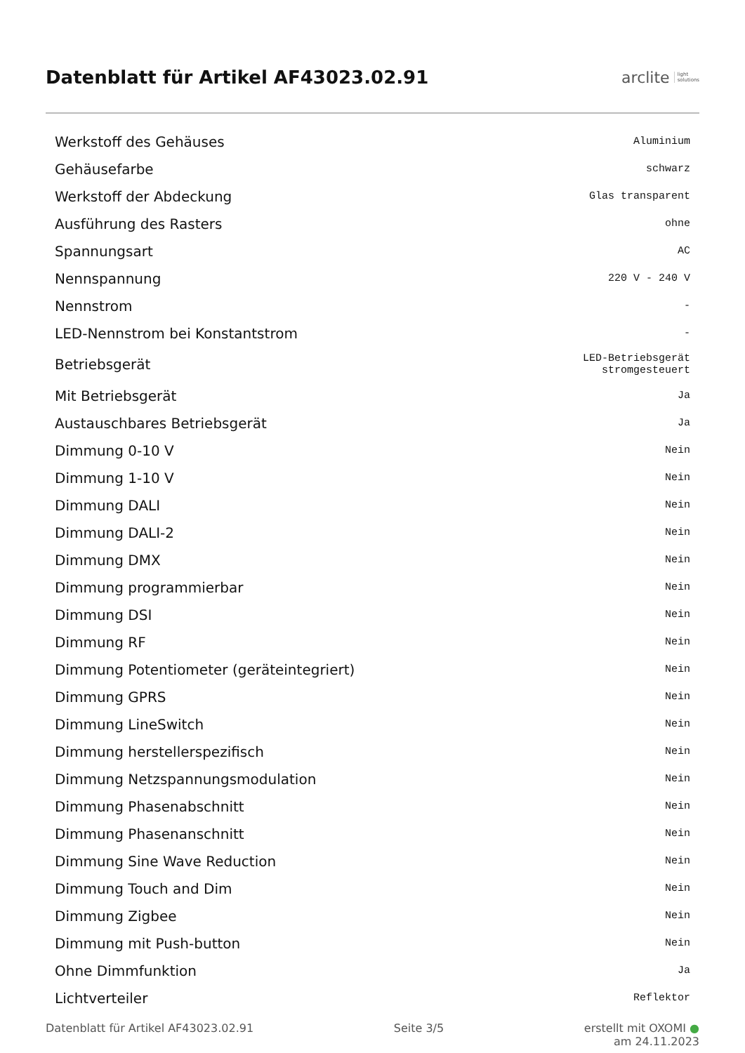Datenblatt für Artikel AF43023.02.91
arclite light
solutions
| Werkstoff des Gehäuses | Aluminium |
| Gehäusefarbe | schwarz |
| Werkstoff der Abdeckung | Glas transparent |
| Ausführung des Rasters | ohne |
| Spannungsart | AC |
| Nennspannung | 220 V - 240 V |
| Nennstrom | - |
| LED-Nennstrom bei Konstantstrom | - |
| Betriebsgerät | LED-Betriebsgerät stromgesteuert |
| Mit Betriebsgerät | Ja |
| Austauschbares Betriebsgerät | Ja |
| Dimmung 0-10 V | Nein |
| Dimmung 1-10 V | Nein |
| Dimmung DALI | Nein |
| Dimmung DALI-2 | Nein |
| Dimmung DMX | Nein |
| Dimmung programmierbar | Nein |
| Dimmung DSI | Nein |
| Dimmung RF | Nein |
| Dimmung Potentiometer (geräteintegriert) | Nein |
| Dimmung GPRS | Nein |
| Dimmung LineSwitch | Nein |
| Dimmung herstellerspezifisch | Nein |
| Dimmung Netzspannungsmodulation | Nein |
| Dimmung Phasenabschnitt | Nein |
| Dimmung Phasenanschnitt | Nein |
| Dimmung Sine Wave Reduction | Nein |
| Dimmung Touch and Dim | Nein |
| Dimmung Zigbee | Nein |
| Dimmung mit Push-button | Nein |
| Ohne Dimmfunktion | Ja |
| Lichtverteiler | Reflektor |
Datenblatt für Artikel AF43023.02.91 Seite 3/5 erstellt mit OXOMI ●
am 24.11.2023